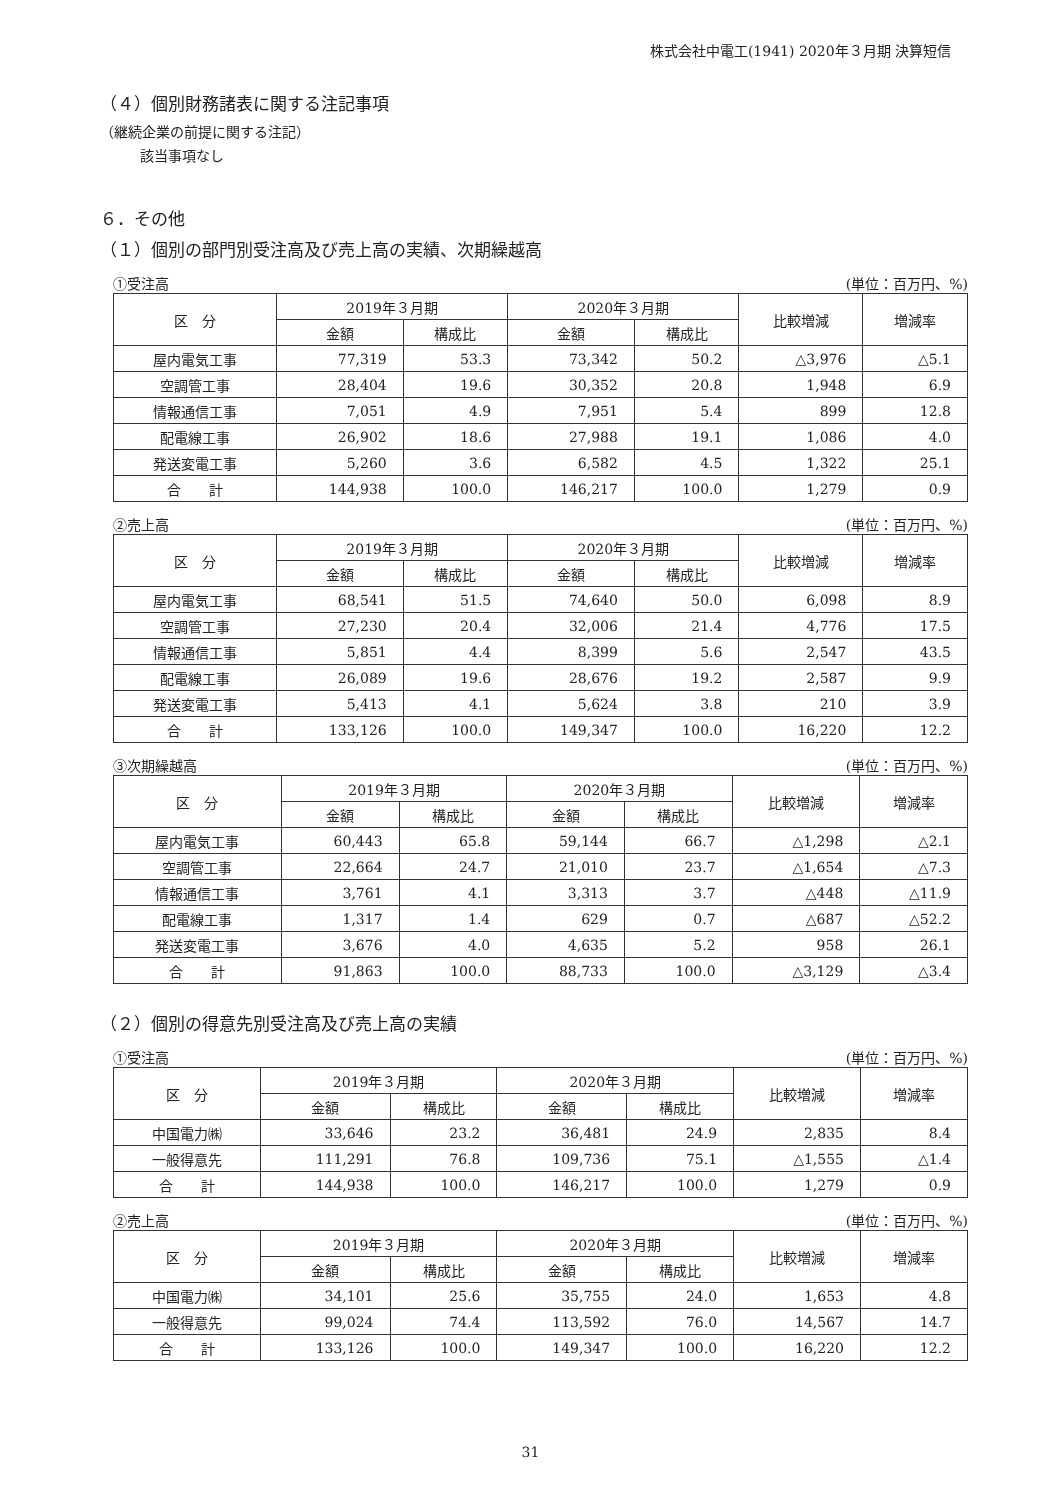株式会社中電工(1941) 2020年３月期 決算短信
（４）個別財務諸表に関する注記事項
（継続企業の前提に関する注記）
該当事項なし
６．その他
（１）個別の部門別受注高及び売上高の実績、次期繰越高
①受注高 (単位：百万円、%)
| 区 分 | 2019年３月期 | | 2020年３月期 | | 比較増減 | 増減率 |
| --- | --- | --- | --- | --- | --- | --- |
| | 金額 | 構成比 | 金額 | 構成比 | | |
| 屋内電気工事 | 77,319 | 53.3 | 73,342 | 50.2 | △3,976 | △5.1 |
| 空調管工事 | 28,404 | 19.6 | 30,352 | 20.8 | 1,948 | 6.9 |
| 情報通信工事 | 7,051 | 4.9 | 7,951 | 5.4 | 899 | 12.8 |
| 配電線工事 | 26,902 | 18.6 | 27,988 | 19.1 | 1,086 | 4.0 |
| 発送変電工事 | 5,260 | 3.6 | 6,582 | 4.5 | 1,322 | 25.1 |
| 合 計 | 144,938 | 100.0 | 146,217 | 100.0 | 1,279 | 0.9 |
②売上高 (単位：百万円、%)
| 区 分 | 2019年３月期 | | 2020年３月期 | | 比較増減 | 増減率 |
| --- | --- | --- | --- | --- | --- | --- |
| | 金額 | 構成比 | 金額 | 構成比 | | |
| 屋内電気工事 | 68,541 | 51.5 | 74,640 | 50.0 | 6,098 | 8.9 |
| 空調管工事 | 27,230 | 20.4 | 32,006 | 21.4 | 4,776 | 17.5 |
| 情報通信工事 | 5,851 | 4.4 | 8,399 | 5.6 | 2,547 | 43.5 |
| 配電線工事 | 26,089 | 19.6 | 28,676 | 19.2 | 2,587 | 9.9 |
| 発送変電工事 | 5,413 | 4.1 | 5,624 | 3.8 | 210 | 3.9 |
| 合 計 | 133,126 | 100.0 | 149,347 | 100.0 | 16,220 | 12.2 |
③次期繰越高 (単位：百万円、%)
| 区 分 | 2019年３月期 | | 2020年３月期 | | 比較増減 | 増減率 |
| --- | --- | --- | --- | --- | --- | --- |
| | 金額 | 構成比 | 金額 | 構成比 | | |
| 屋内電気工事 | 60,443 | 65.8 | 59,144 | 66.7 | △1,298 | △2.1 |
| 空調管工事 | 22,664 | 24.7 | 21,010 | 23.7 | △1,654 | △7.3 |
| 情報通信工事 | 3,761 | 4.1 | 3,313 | 3.7 | △448 | △11.9 |
| 配電線工事 | 1,317 | 1.4 | 629 | 0.7 | △687 | △52.2 |
| 発送変電工事 | 3,676 | 4.0 | 4,635 | 5.2 | 958 | 26.1 |
| 合 計 | 91,863 | 100.0 | 88,733 | 100.0 | △3,129 | △3.4 |
（２）個別の得意先別受注高及び売上高の実績
①受注高 (単位：百万円、%)
| 区 分 | 2019年３月期 | | 2020年３月期 | | 比較増減 | 増減率 |
| --- | --- | --- | --- | --- | --- | --- |
| | 金額 | 構成比 | 金額 | 構成比 | | |
| 中国電力㈱ | 33,646 | 23.2 | 36,481 | 24.9 | 2,835 | 8.4 |
| 一般得意先 | 111,291 | 76.8 | 109,736 | 75.1 | △1,555 | △1.4 |
| 合 計 | 144,938 | 100.0 | 146,217 | 100.0 | 1,279 | 0.9 |
②売上高 (単位：百万円、%)
| 区 分 | 2019年３月期 | | 2020年３月期 | | 比較増減 | 増減率 |
| --- | --- | --- | --- | --- | --- | --- |
| | 金額 | 構成比 | 金額 | 構成比 | | |
| 中国電力㈱ | 34,101 | 25.6 | 35,755 | 24.0 | 1,653 | 4.8 |
| 一般得意先 | 99,024 | 74.4 | 113,592 | 76.0 | 14,567 | 14.7 |
| 合 計 | 133,126 | 100.0 | 149,347 | 100.0 | 16,220 | 12.2 |
31